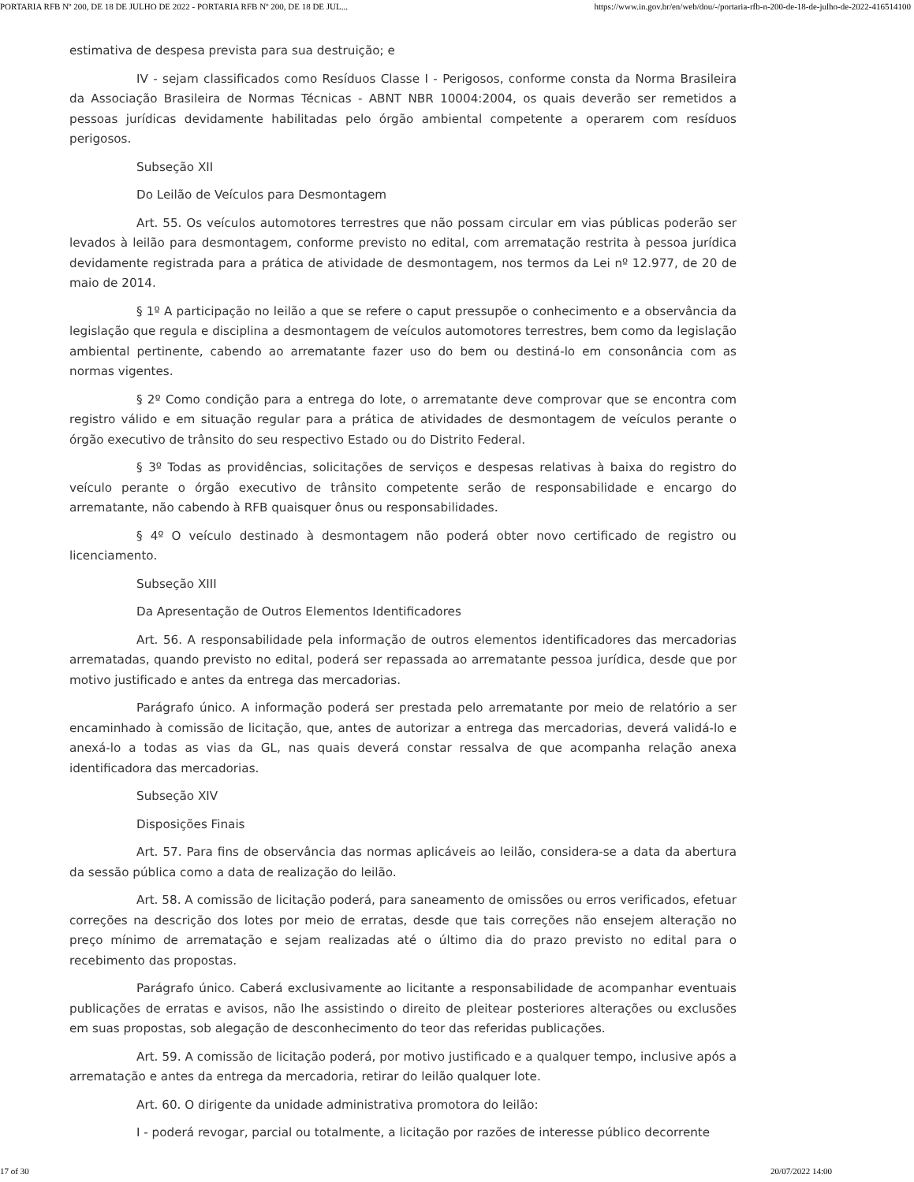PORTARIA RFB Nº 200, DE 18 DE JULHO DE 2022 - PORTARIA RFB Nº 200, DE 18 DE JUL... https://www.in.gov.br/en/web/dou/-/portaria-rfb-n-200-de-18-de-julho-de-2022-416514100
estimativa de despesa prevista para sua destruição; e
IV - sejam classificados como Resíduos Classe I - Perigosos, conforme consta da Norma Brasileira da Associação Brasileira de Normas Técnicas - ABNT NBR 10004:2004, os quais deverão ser remetidos a pessoas jurídicas devidamente habilitadas pelo órgão ambiental competente a operarem com resíduos perigosos.
Subseção XII
Do Leilão de Veículos para Desmontagem
Art. 55. Os veículos automotores terrestres que não possam circular em vias públicas poderão ser levados à leilão para desmontagem, conforme previsto no edital, com arrematação restrita à pessoa jurídica devidamente registrada para a prática de atividade de desmontagem, nos termos da Lei nº 12.977, de 20 de maio de 2014.
§ 1º A participação no leilão a que se refere o caput pressupõe o conhecimento e a observância da legislação que regula e disciplina a desmontagem de veículos automotores terrestres, bem como da legislação ambiental pertinente, cabendo ao arrematante fazer uso do bem ou destiná-lo em consonância com as normas vigentes.
§ 2º Como condição para a entrega do lote, o arrematante deve comprovar que se encontra com registro válido e em situação regular para a prática de atividades de desmontagem de veículos perante o órgão executivo de trânsito do seu respectivo Estado ou do Distrito Federal.
§ 3º Todas as providências, solicitações de serviços e despesas relativas à baixa do registro do veículo perante o órgão executivo de trânsito competente serão de responsabilidade e encargo do arrematante, não cabendo à RFB quaisquer ônus ou responsabilidades.
§ 4º O veículo destinado à desmontagem não poderá obter novo certificado de registro ou licenciamento.
Subseção XIII
Da Apresentação de Outros Elementos Identificadores
Art. 56. A responsabilidade pela informação de outros elementos identificadores das mercadorias arrematadas, quando previsto no edital, poderá ser repassada ao arrematante pessoa jurídica, desde que por motivo justificado e antes da entrega das mercadorias.
Parágrafo único. A informação poderá ser prestada pelo arrematante por meio de relatório a ser encaminhado à comissão de licitação, que, antes de autorizar a entrega das mercadorias, deverá validá-lo e anexá-lo a todas as vias da GL, nas quais deverá constar ressalva de que acompanha relação anexa identificadora das mercadorias.
Subseção XIV
Disposições Finais
Art. 57. Para fins de observância das normas aplicáveis ao leilão, considera-se a data da abertura da sessão pública como a data de realização do leilão.
Art. 58. A comissão de licitação poderá, para saneamento de omissões ou erros verificados, efetuar correções na descrição dos lotes por meio de erratas, desde que tais correções não ensejem alteração no preço mínimo de arrematação e sejam realizadas até o último dia do prazo previsto no edital para o recebimento das propostas.
Parágrafo único. Caberá exclusivamente ao licitante a responsabilidade de acompanhar eventuais publicações de erratas e avisos, não lhe assistindo o direito de pleitear posteriores alterações ou exclusões em suas propostas, sob alegação de desconhecimento do teor das referidas publicações.
Art. 59. A comissão de licitação poderá, por motivo justificado e a qualquer tempo, inclusive após a arrematação e antes da entrega da mercadoria, retirar do leilão qualquer lote.
Art. 60. O dirigente da unidade administrativa promotora do leilão:
I - poderá revogar, parcial ou totalmente, a licitação por razões de interesse público decorrente
17 of 30 20/07/2022 14:00